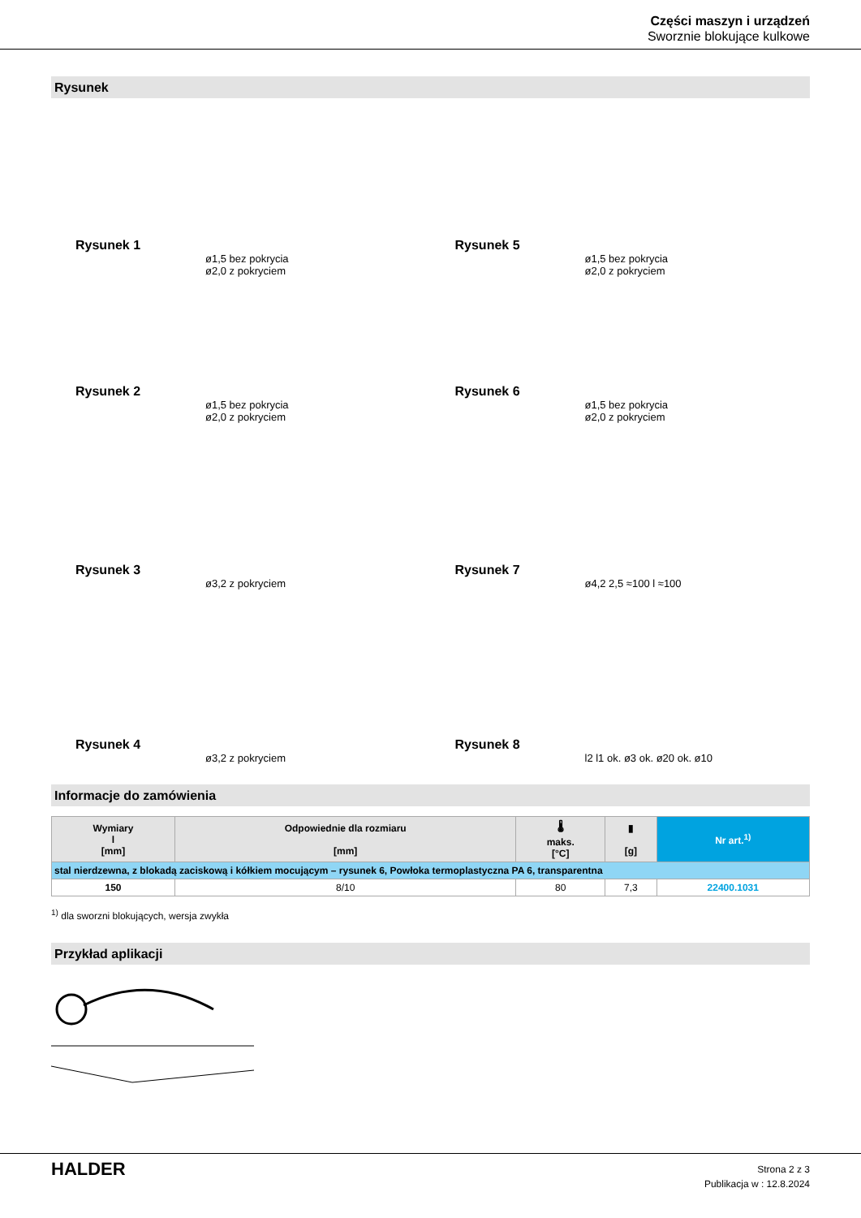Części maszyn i urządzeń
Sworznie blokujące kulkowe
Rysunek
Rysunek 1
ø1,5 bez pokrycia
ø2,0 z pokryciem
Rysunek 5
ø1,5 bez pokrycia
ø2,0 z pokryciem
Rysunek 2
ø1,5 bez pokrycia
ø2,0 z pokryciem
Rysunek 6
ø1,5 bez pokrycia
ø2,0 z pokryciem
Rysunek 3
ø3,2 z pokryciem
Rysunek 7
ø4,2 2,5 ≈100 l ≈100
Rysunek 4
ø3,2 z pokryciem
Rysunek 8
l2 l1 ok. ø3 ok. ø20 ok. ø10
Informacje do zamówienia
| Wymiary l [mm] | Odpowiednie dla rozmiaru [mm] | 🌡 maks. [°C] | ▮ [g] | Nr art.<sup>1)</sup> |
| --- | --- | --- | --- | --- |
| stal nierdzewna, z blokadą zaciskową i kółkiem mocującym – rysunek 6, Powłoka termoplastyczna PA 6, transparentna | | | | |
| 150 | 8/10 | 80 | 7,3 | 22400.1031 |
<sup>1)</sup> dla sworzni blokujących, wersja zwykła
Przykład aplikacji
HALDER
Strona 2 z 3
Publikacja w : 12.8.2024